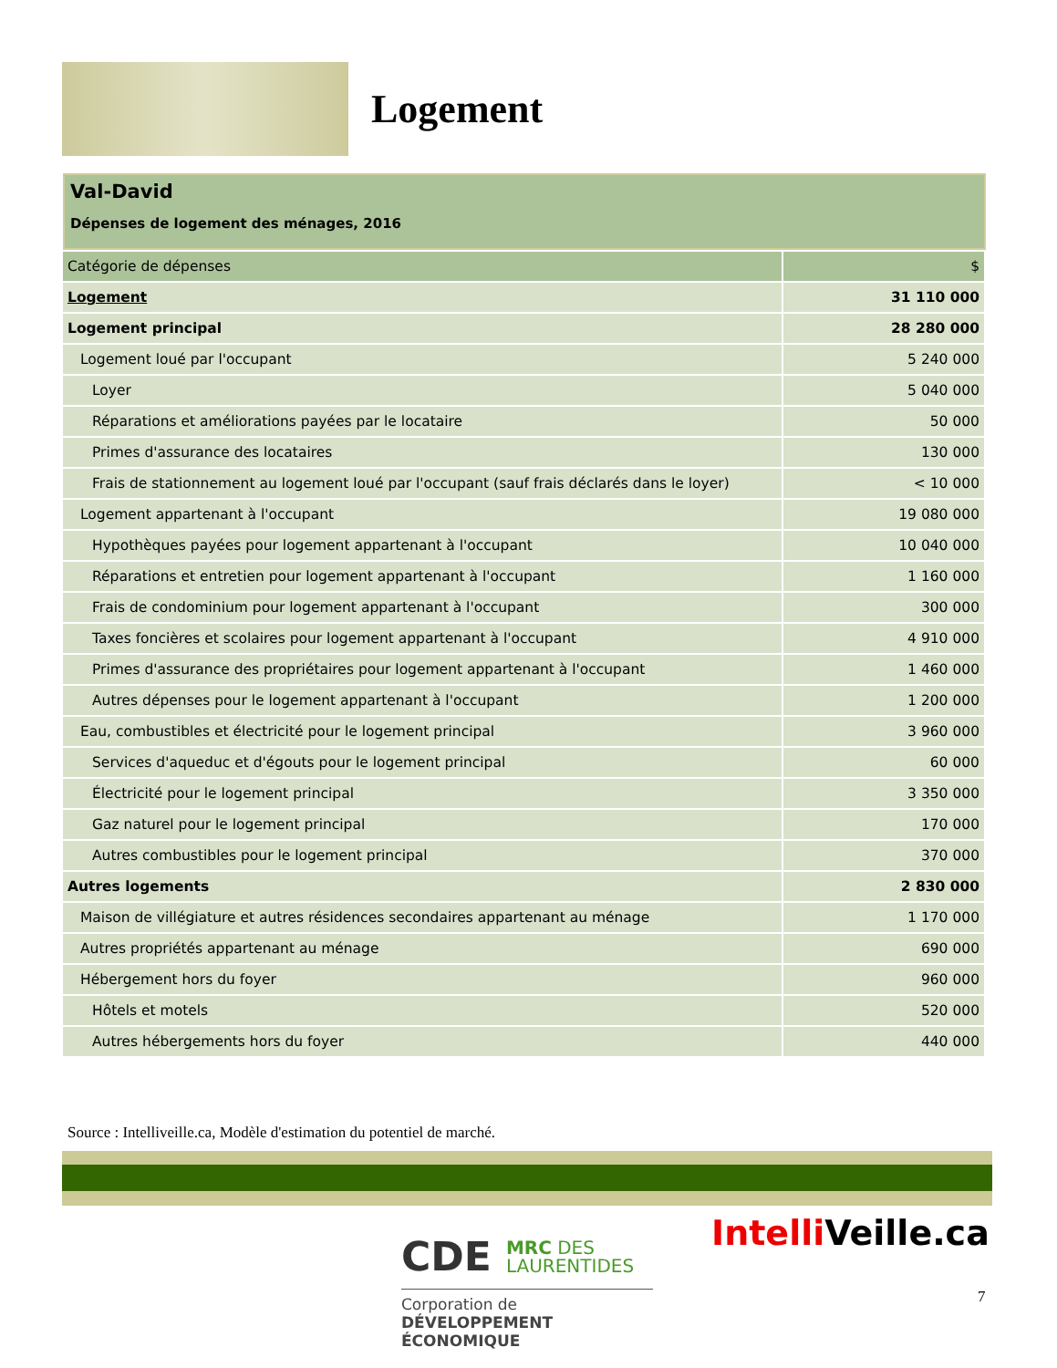Logement
Val-David
Dépenses de logement des ménages, 2016
| Catégorie de dépenses | $ |
| Logement | 31 110 000 |
| Logement principal | 28 280 000 |
| Logement loué par l'occupant | 5 240 000 |
| Loyer | 5 040 000 |
| Réparations et améliorations payées par le locataire | 50 000 |
| Primes d'assurance des locataires | 130 000 |
| Frais de stationnement au logement loué par l'occupant (sauf frais déclarés dans le loyer) | < 10 000 |
| Logement appartenant à l'occupant | 19 080 000 |
| Hypothèques payées pour logement appartenant à l'occupant | 10 040 000 |
| Réparations et entretien pour logement appartenant à l'occupant | 1 160 000 |
| Frais de condominium pour logement appartenant à l'occupant | 300 000 |
| Taxes foncières et scolaires pour logement appartenant à l'occupant | 4 910 000 |
| Primes d'assurance des propriétaires pour logement appartenant à l'occupant | 1 460 000 |
| Autres dépenses pour le logement appartenant à l'occupant | 1 200 000 |
| Eau, combustibles et électricité pour le logement principal | 3 960 000 |
| Services d'aqueduc et d'égouts pour le logement principal | 60 000 |
| Électricité pour le logement principal | 3 350 000 |
| Gaz naturel pour le logement principal | 170 000 |
| Autres combustibles pour le logement principal | 370 000 |
| Autres logements | 2 830 000 |
| Maison de villégiature et autres résidences secondaires appartenant au ménage | 1 170 000 |
| Autres propriétés appartenant au ménage | 690 000 |
| Hébergement hors du foyer | 960 000 |
| Hôtels et motels | 520 000 |
| Autres hébergements hors du foyer | 440 000 |
Source : Intelliveille.ca, Modèle d'estimation du potentiel de marché.
CDE MRC DES
LAURENTIDES
Corporation de
DÉVELOPPEMENT ÉCONOMIQUE
Intelli Veille.ca
7